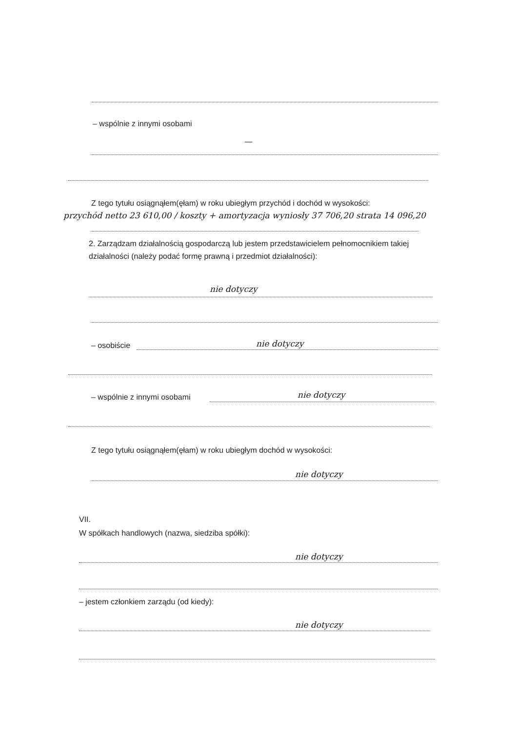– wspólnie z innymi osobami
—
Z tego tytułu osiągnąłem(ęłam) w roku ubiegłym przychód i dochód w wysokości:
przychód netto 23 610,00 / koszty + amortyzacja wyniosły 37 706,20 strata 14 096,20
2. Zarządzam działalnością gospodarczą lub jestem przedstawicielem pełnomocnikiem takiej działalności (należy podać formę prawną i przedmiot działalności):
nie dotyczy
– osobiście nie dotyczy
– wspólnie z innymi osobami nie dotyczy
Z tego tytułu osiągnąłem(ęłam) w roku ubiegłym dochód w wysokości:
nie dotyczy
VII.
W spółkach handlowych (nazwa, siedziba spółki):
nie dotyczy
– jestem członkiem zarządu (od kiedy):
nie dotyczy